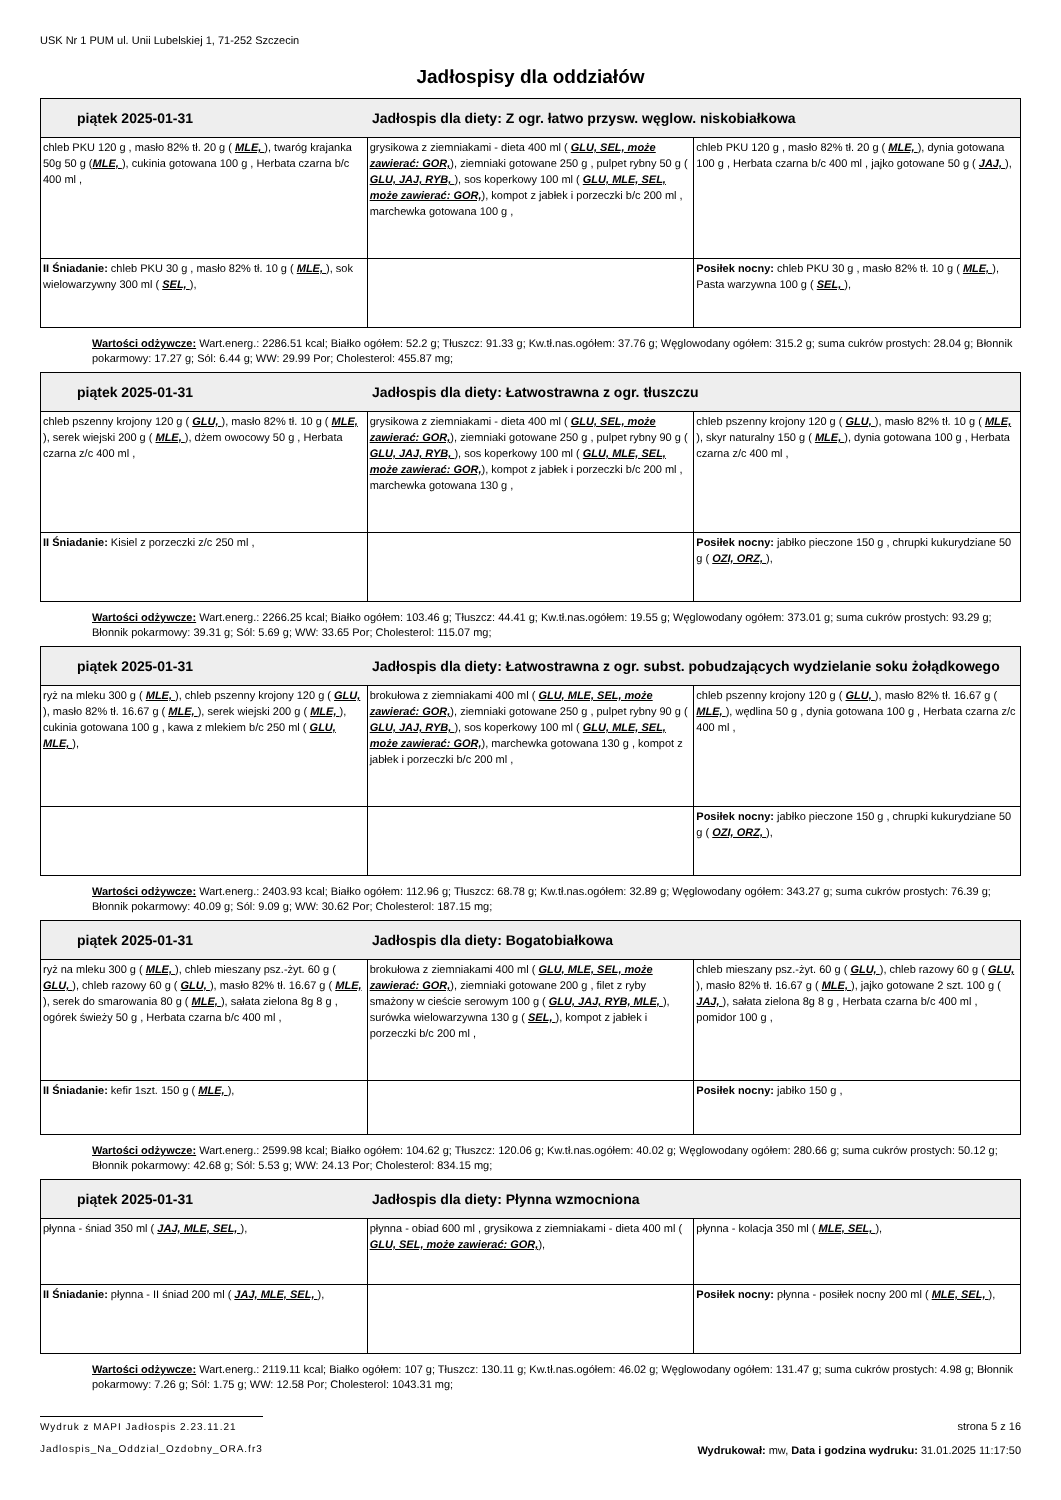USK Nr 1 PUM ul. Unii Lubelskiej 1, 71-252 Szczecin
Jadłospisy dla oddziałów
| piątek 2025-01-31 Jadłospis dla diety: Z ogr. łatwo przysw. węglow. niskobiałkowa | | |
| chleb PKU 120 g , masło 82% tł. 20 g ( MLE, ), twaróg krajanka 50g 50 g ( MLE, ), cukinia gotowana 100 g , Herbata czarna b/c 400 ml , | grysikowa z ziemniakami - dieta 400 ml ( GLU, SEL, może zawierać: GOR, ), ziemniaki gotowane 250 g , pulpet rybny 50 g ( GLU, JAJ, RYB, ), sos koperkowy 100 ml ( GLU, MLE, SEL, może zawierać: GOR, ), kompot z jabłek i porzeczki b/c 200 ml , marchewka gotowana 100 g , | chleb PKU 120 g , masło 82% tł. 20 g ( MLE, ), dynia gotowana 100 g , Herbata czarna b/c 400 ml , jajko gotowane 50 g ( JAJ, ), |
| II Śniadanie: chleb PKU 30 g , masło 82% tł. 10 g ( MLE, ), sok wielowarzywny 300 ml ( SEL, ), | | Posiłek nocny: chleb PKU 30 g , masło 82% tł. 10 g ( MLE, ), Pasta warzywna 100 g ( SEL, ), |
Wartości odżywcze: Wart.energ.: 2286.51 kcal; Białko ogółem: 52.2 g; Tłuszcz: 91.33 g; Kw.tł.nas.ogółem: 37.76 g; Węglowodany ogółem: 315.2 g; suma cukrów prostych: 28.04 g; Błonnik pokarmowy: 17.27 g; Sól: 6.44 g; WW: 29.99 Por; Cholesterol: 455.87 mg;
| piątek 2025-01-31 Jadłospis dla diety: Łatwostrawna z ogr. tłuszczu | | |
| chleb pszenny krojony 120 g ( GLU, ), masło 82% tł. 10 g ( MLE, ), serek wiejski 200 g ( MLE, ), dżem owocowy 50 g , Herbata czarna z/c 400 ml , | grysikowa z ziemniakami - dieta 400 ml ( GLU, SEL, może zawierać: GOR, ), ziemniaki gotowane 250 g , pulpet rybny 90 g ( GLU, JAJ, RYB, ), sos koperkowy 100 ml ( GLU, MLE, SEL, może zawierać: GOR, ), kompot z jabłek i porzeczki b/c 200 ml , marchewka gotowana 130 g , | chleb pszenny krojony 120 g ( GLU, ), masło 82% tł. 10 g ( MLE, ), skyr naturalny 150 g ( MLE, ), dynia gotowana 100 g , Herbata czarna z/c 400 ml , |
| II Śniadanie: Kisiel z porzeczki z/c 250 ml , | | Posiłek nocny: jabłko pieczone 150 g , chrupki kukurydziane 50 g ( OZI, ORZ, ), |
Wartości odżywcze: Wart.energ.: 2266.25 kcal; Białko ogółem: 103.46 g; Tłuszcz: 44.41 g; Kw.tł.nas.ogółem: 19.55 g; Węglowodany ogółem: 373.01 g; suma cukrów prostych: 93.29 g; Błonnik pokarmowy: 39.31 g; Sól: 5.69 g; WW: 33.65 Por; Cholesterol: 115.07 mg;
| piątek 2025-01-31 Jadłospis dla diety: Łatwostrawna z ogr. subst. pobudzających wydzielanie soku żołądkowego | | |
| ryż na mleku 300 g ( MLE, ), chleb pszenny krojony 120 g ( GLU, ), masło 82% tł. 16.67 g ( MLE, ), serek wiejski 200 g ( MLE, ), cukinia gotowana 100 g , kawa z mlekiem b/c 250 ml ( GLU, MLE, ), | brokułowa z ziemniakami 400 ml ( GLU, MLE, SEL, może zawierać: GOR, ), ziemniaki gotowane 250 g , pulpet rybny 90 g ( GLU, JAJ, RYB, ), sos koperkowy 100 ml ( GLU, MLE, SEL, może zawierać: GOR, ), marchewka gotowana 130 g , kompot z jabłek i porzeczki b/c 200 ml , | chleb pszenny krojony 120 g ( GLU, ), masło 82% tł. 16.67 g ( MLE, ), wędlina 50 g , dynia gotowana 100 g , Herbata czarna z/c 400 ml , |
| | | Posiłek nocny: jabłko pieczone 150 g , chrupki kukurydziane 50 g ( OZI, ORZ, ), |
Wartości odżywcze: Wart.energ.: 2403.93 kcal; Białko ogółem: 112.96 g; Tłuszcz: 68.78 g; Kw.tł.nas.ogółem: 32.89 g; Węglowodany ogółem: 343.27 g; suma cukrów prostych: 76.39 g; Błonnik pokarmowy: 40.09 g; Sól: 9.09 g; WW: 30.62 Por; Cholesterol: 187.15 mg;
| piątek 2025-01-31 Jadłospis dla diety: Bogatobiałkowa | | |
| ryż na mleku 300 g ( MLE, ), chleb mieszany psz.-żyt. 60 g ( GLU, ), chleb razowy 60 g ( GLU, ), masło 82% tł. 16.67 g ( MLE, ), serek do smarowania 80 g ( MLE, ), sałata zielona 8g 8 g , ogórek świeży 50 g , Herbata czarna b/c 400 ml , | brokułowa z ziemniakami 400 ml ( GLU, MLE, SEL, może zawierać: GOR, ), ziemniaki gotowane 200 g , filet z ryby smażony w cieście serowym 100 g ( GLU, JAJ, RYB, MLE, ), surówka wielowarzywna 130 g ( SEL, ), kompot z jabłek i porzeczki b/c 200 ml , | chleb mieszany psz.-żyt. 60 g ( GLU, ), chleb razowy 60 g ( GLU, ), masło 82% tł. 16.67 g ( MLE, ), jajko gotowane 2 szt. 100 g ( JAJ, ), sałata zielona 8g 8 g , Herbata czarna b/c 400 ml , pomidor 100 g , |
| II Śniadanie: kefir 1szt. 150 g ( MLE, ), | | Posiłek nocny: jabłko 150 g , |
Wartości odżywcze: Wart.energ.: 2599.98 kcal; Białko ogółem: 104.62 g; Tłuszcz: 120.06 g; Kw.tł.nas.ogółem: 40.02 g; Węglowodany ogółem: 280.66 g; suma cukrów prostych: 50.12 g; Błonnik pokarmowy: 42.68 g; Sól: 5.53 g; WW: 24.13 Por; Cholesterol: 834.15 mg;
| piątek 2025-01-31 Jadłospis dla diety: Płynna wzmocniona | | |
| płynna - śniad 350 ml ( JAJ, MLE, SEL, ), | płynna - obiad 600 ml , grysikowa z ziemniakami - dieta 400 ml ( GLU, SEL, może zawierać: GOR, ), | płynna - kolacja 350 ml ( MLE, SEL, ), |
| II Śniadanie: płynna - II śniad 200 ml ( JAJ, MLE, SEL, ), | | Posiłek nocny: płynna - posiłek nocny 200 ml ( MLE, SEL, ), |
Wartości odżywcze: Wart.energ.: 2119.11 kcal; Białko ogółem: 107 g; Tłuszcz: 130.11 g; Kw.tł.nas.ogółem: 46.02 g; Węglowodany ogółem: 131.47 g; suma cukrów prostych: 4.98 g; Błonnik pokarmowy: 7.26 g; Sól: 1.75 g; WW: 12.58 Por; Cholesterol: 1043.31 mg;
Wydruk z MAPI Jadłospis 2.23.11.21
Jadlospis_Na_Oddzial_Ozdobny_ORA.fr3
strona 5 z 16
Wydrukował: mw, Data i godzina wydruku: 31.01.2025 11:17:50